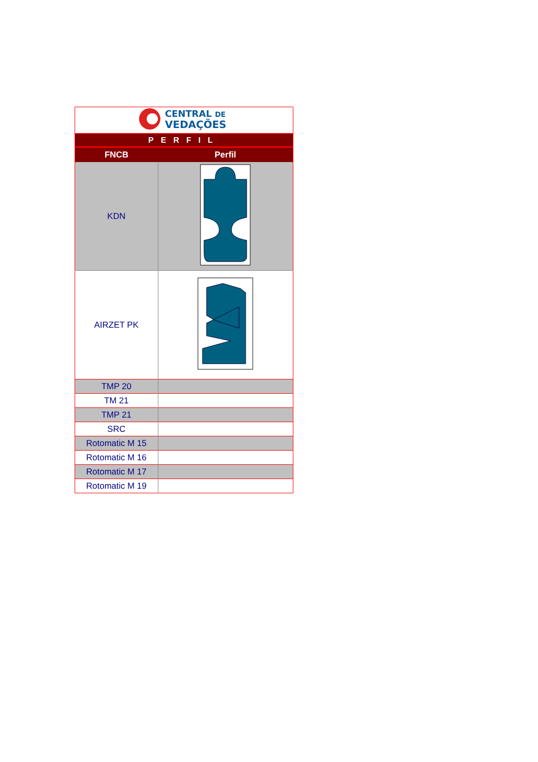| CENTRAL DE VEDAÇÕES | |
| PERFIL | |
| FNCB | Perfil |
| KDN | |
| AIRZET PK | |
| TMP 20 | |
| TM 21 | |
| TMP 21 | |
| SRC | |
| Rotomatic M 15 | |
| Rotomatic M 16 | |
| Rotomatic M 17 | |
| Rotomatic M 19 | |